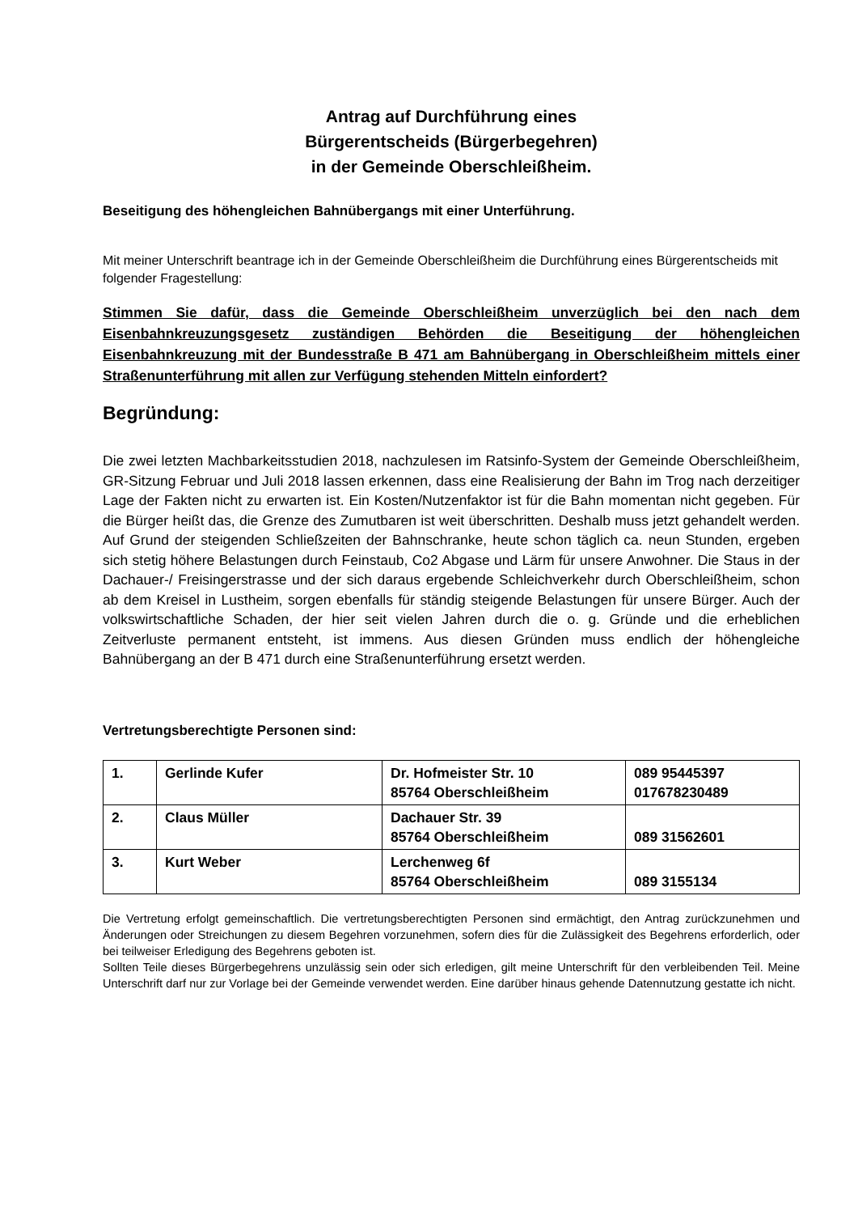Antrag auf Durchführung eines
Bürgerentscheids (Bürgerbegehren)
in der Gemeinde Oberschleißheim.
Beseitigung des höhengleichen Bahnübergangs mit einer Unterführung.
Mit meiner Unterschrift beantrage ich in der Gemeinde Oberschleißheim die Durchführung eines Bürgerentscheids mit folgender Fragestellung:
Stimmen Sie dafür, dass die Gemeinde Oberschleißheim unverzüglich bei den nach dem Eisenbahnkreuzungsgesetz zuständigen Behörden die Beseitigung der höhengleichen Eisenbahnkreuzung mit der Bundesstraße B 471 am Bahnübergang in Oberschleißheim mittels einer Straßenunterführung mit allen zur Verfügung stehenden Mitteln einfordert?
Begründung:
Die zwei letzten Machbarkeitsstudien 2018, nachzulesen im Ratsinfo-System der Gemeinde Oberschleißheim, GR-Sitzung Februar und Juli 2018 lassen erkennen, dass eine Realisierung der Bahn im Trog nach derzeitiger Lage der Fakten nicht zu erwarten ist. Ein Kosten/Nutzenfaktor ist für die Bahn momentan nicht gegeben. Für die Bürger heißt das, die Grenze des Zumutbaren ist weit überschritten. Deshalb muss jetzt gehandelt werden. Auf Grund der steigenden Schließzeiten der Bahnschranke, heute schon täglich ca. neun Stunden, ergeben sich stetig höhere Belastungen durch Feinstaub, Co2 Abgase und Lärm für unsere Anwohner. Die Staus in der Dachauer-/ Freisingerstrasse und der sich daraus ergebende Schleichverkehr durch Oberschleißheim, schon ab dem Kreisel in Lustheim, sorgen ebenfalls für ständig steigende Belastungen für unsere Bürger. Auch der volkswirtschaftliche Schaden, der hier seit vielen Jahren durch die o. g. Gründe und die erheblichen Zeitverluste permanent entsteht, ist immens. Aus diesen Gründen muss endlich der höhengleiche Bahnübergang an der B 471 durch eine Straßenunterführung ersetzt werden.
Vertretungsberechtigte Personen sind:
| 1. | Gerlinde Kufer | Dr. Hofmeister Str. 10 85764 Oberschleißheim | 089 95445397 017678230489 |
| 2. | Claus Müller | Dachauer Str. 39 85764 Oberschleißheim | 089 31562601 |
| 3. | Kurt Weber | Lerchenweg 6f 85764 Oberschleißheim | 089 3155134 |
Die Vertretung erfolgt gemeinschaftlich. Die vertretungsberechtigten Personen sind ermächtigt, den Antrag zurückzunehmen und Änderungen oder Streichungen zu diesem Begehren vorzunehmen, sofern dies für die Zulässigkeit des Begehrens erforderlich, oder bei teilweiser Erledigung des Begehrens geboten ist.
Sollten Teile dieses Bürgerbegehrens unzulässig sein oder sich erledigen, gilt meine Unterschrift für den verbleibenden Teil. Meine Unterschrift darf nur zur Vorlage bei der Gemeinde verwendet werden. Eine darüber hinaus gehende Datennutzung gestatte ich nicht.